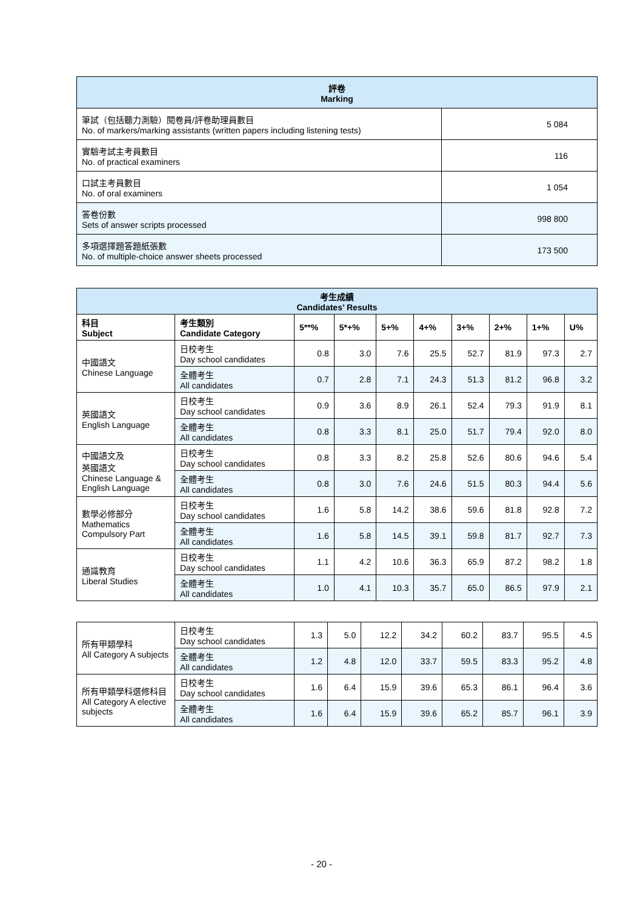| 評卷 Marking | |
| 筆試（包括聽力測驗）閱卷員/評卷助理員數目 No. of markers/marking assistants (written papers including listening tests) | 5 084 |
| 實驗考試主考員數目 No. of practical examiners | 116 |
| 口試主考員數目 No. of oral examiners | 1 054 |
| 答卷份數 Sets of answer scripts processed | 998 800 |
| 多項選擇題答題紙張數 No. of multiple-choice answer sheets processed | 173 500 |
| 考生成績 Candidates’ Results | | | | | | | | | |
| 科目 Subject | 考生類別 Candidate Category | 5**% | 5*+% | 5+% | 4+% | 3+% | 2+% | 1+% | U% |
| 中國語文 Chinese Language | 日校考生 Day school candidates | 0.8 | 3.0 | 7.6 | 25.5 | 52.7 | 81.9 | 97.3 | 2.7 |
| | 全體考生 All candidates | 0.7 | 2.8 | 7.1 | 24.3 | 51.3 | 81.2 | 96.8 | 3.2 |
| 英國語文 English Language | 日校考生 Day school candidates | 0.9 | 3.6 | 8.9 | 26.1 | 52.4 | 79.3 | 91.9 | 8.1 |
| | 全體考生 All candidates | 0.8 | 3.3 | 8.1 | 25.0 | 51.7 | 79.4 | 92.0 | 8.0 |
| 中國語文及 英國語文 Chinese Language & English Language | 日校考生 Day school candidates | 0.8 | 3.3 | 8.2 | 25.8 | 52.6 | 80.6 | 94.6 | 5.4 |
| | 全體考生 All candidates | 0.8 | 3.0 | 7.6 | 24.6 | 51.5 | 80.3 | 94.4 | 5.6 |
| 數學必修部分 Mathematics Compulsory Part | 日校考生 Day school candidates | 1.6 | 5.8 | 14.2 | 38.6 | 59.6 | 81.8 | 92.8 | 7.2 |
| | 全體考生 All candidates | 1.6 | 5.8 | 14.5 | 39.1 | 59.8 | 81.7 | 92.7 | 7.3 |
| 通識教育 Liberal Studies | 日校考生 Day school candidates | 1.1 | 4.2 | 10.6 | 36.3 | 65.9 | 87.2 | 98.2 | 1.8 |
| | 全體考生 All candidates | 1.0 | 4.1 | 10.3 | 35.7 | 65.0 | 86.5 | 97.9 | 2.1 |
| 所有甲類學科 All Category A subjects | 日校考生 Day school candidates | 1.3 | 5.0 | 12.2 | 34.2 | 60.2 | 83.7 | 95.5 | 4.5 |
| | 全體考生 All candidates | 1.2 | 4.8 | 12.0 | 33.7 | 59.5 | 83.3 | 95.2 | 4.8 |
| 所有甲類學科選修科目 All Category A elective subjects | 日校考生 Day school candidates | 1.6 | 6.4 | 15.9 | 39.6 | 65.3 | 86.1 | 96.4 | 3.6 |
| | 全體考生 All candidates | 1.6 | 6.4 | 15.9 | 39.6 | 65.2 | 85.7 | 96.1 | 3.9 |
- 20 -